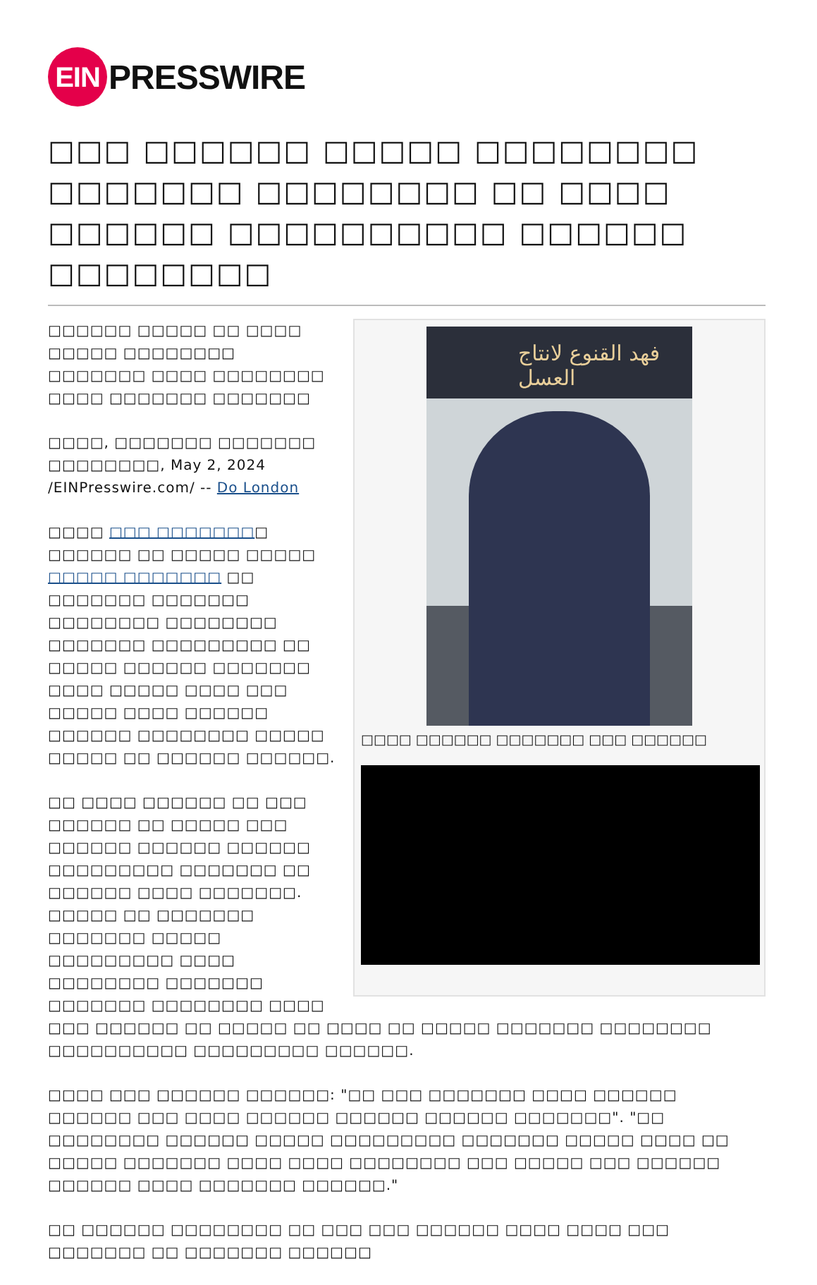EIN PRESSWIRE
□□□ □□□□□□ □□□□□ □□□□□□□□ □□□□□□□ □□□□□□□□ □□ □□□□ □□□□□□ □□□□□□□□□□ □□□□□□ □□□□□□□□
فهد القنوع لانتاج العسل
□□□□ □□□□□□ □□□□□□□ □□□ □□□□□□
□□□□□□ □□□□□ □□ □□□□ □□□□□ □□□□□□□□ □□□□□□□ □□□□ □□□□□□□□ □□□□ □□□□□□□ □□□□□□□
□□□□, □□□□□□□ □□□□□□□ □□□□□□□□, May 2, 2024 /EINPresswire.com/ -- Do London
□□□□ □□□ □□□□□□□□ □□□□□□ □□ □□□□□ □□□□□ □□□□□ □□□□□□□ □□ □□□□□□□ □□□□□□□ □□□□□□□□ □□□□□□□□ □□□□□□□ □□□□□□□□□ □□ □□□□□ □□□□□□ □□□□□□□ □□□□ □□□□□ □□□□ □□□ □□□□□ □□□□ □□□□□□ □□□□□□ □□□□□□□□ □□□□□ □□□□□ □□ □□□□□□ □□□□□□.
□□ □□□□ □□□□□□ □□ □□□ □□□□□□ □□ □□□□□ □□□ □□□□□□ □□□□□□ □□□□□□ □□□□□□□□□ □□□□□□□ □□ □□□□□□ □□□□ □□□□□□□. □□□□□ □□ □□□□□□□ □□□□□□□ □□□□□ □□□□□□□□□ □□□□ □□□□□□□□ □□□□□□□ □□□□□□□ □□□□□□□□ □□□□ □□□ □□□□□□ □□ □□□□□ □□ □□□□ □□ □□□□□ □□□□□□□ □□□□□□□□ □□□□□□□□□□ □□□□□□□□□ □□□□□□.
□□□□ □□□ □□□□□□ □□□□□□: "□□ □□□ □□□□□□□ □□□□ □□□□□□ □□□□□□ □□□ □□□□ □□□□□□ □□□□□□ □□□□□□ □□□□□□□". "□□ □□□□□□□□ □□□□□□ □□□□□ □□□□□□□□□ □□□□□□□ □□□□□ □□□□ □□ □□□□□ □□□□□□□ □□□□ □□□□ □□□□□□□□ □□□ □□□□□ □□□ □□□□□□ □□□□□□ □□□□ □□□□□□□ □□□□□□."
□□ □□□□□□ □□□□□□□□ □□ □□□ □□□ □□□□□□ □□□□ □□□□ □□□ □□□□□□□ □□ □□□□□□□ □□□□□□